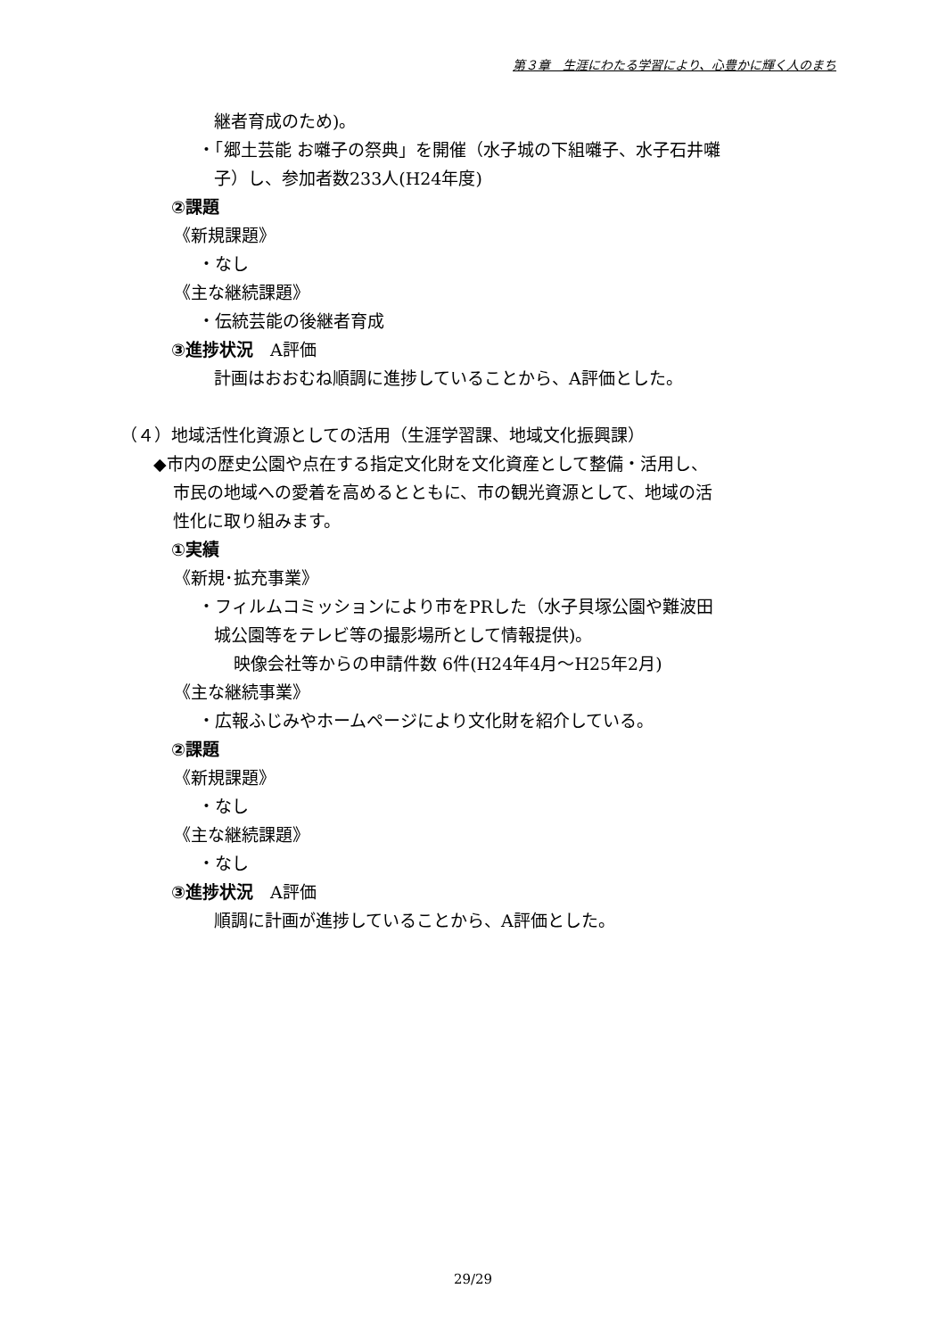第３章　生涯にわたる学習により、心豊かに輝く人のまち
継者育成のため)。
・「郷土芸能 お囃子の祭典」を開催（水子城の下組囃子、水子石井囃
子）し、参加者数233人(H24年度)
②課題
《新規課題》
・なし
《主な継続課題》
・伝統芸能の後継者育成
③進捗状況　A評価
計画はおおむね順調に進捗していることから、A評価とした。
（４）地域活性化資源としての活用（生涯学習課、地域文化振興課）
◆市内の歴史公園や点在する指定文化財を文化資産として整備・活用し、
市民の地域への愛着を高めるとともに、市の観光資源として、地域の活
性化に取り組みます。
①実績
《新規･拡充事業》
・フィルムコミッションにより市をPRした（水子貝塚公園や難波田
城公園等をテレビ等の撮影場所として情報提供)。
映像会社等からの申請件数 6件(H24年4月～H25年2月)
《主な継続事業》
・広報ふじみやホームページにより文化財を紹介している。
②課題
《新規課題》
・なし
《主な継続課題》
・なし
③進捗状況　A評価
順調に計画が進捗していることから、A評価とした。
29/29